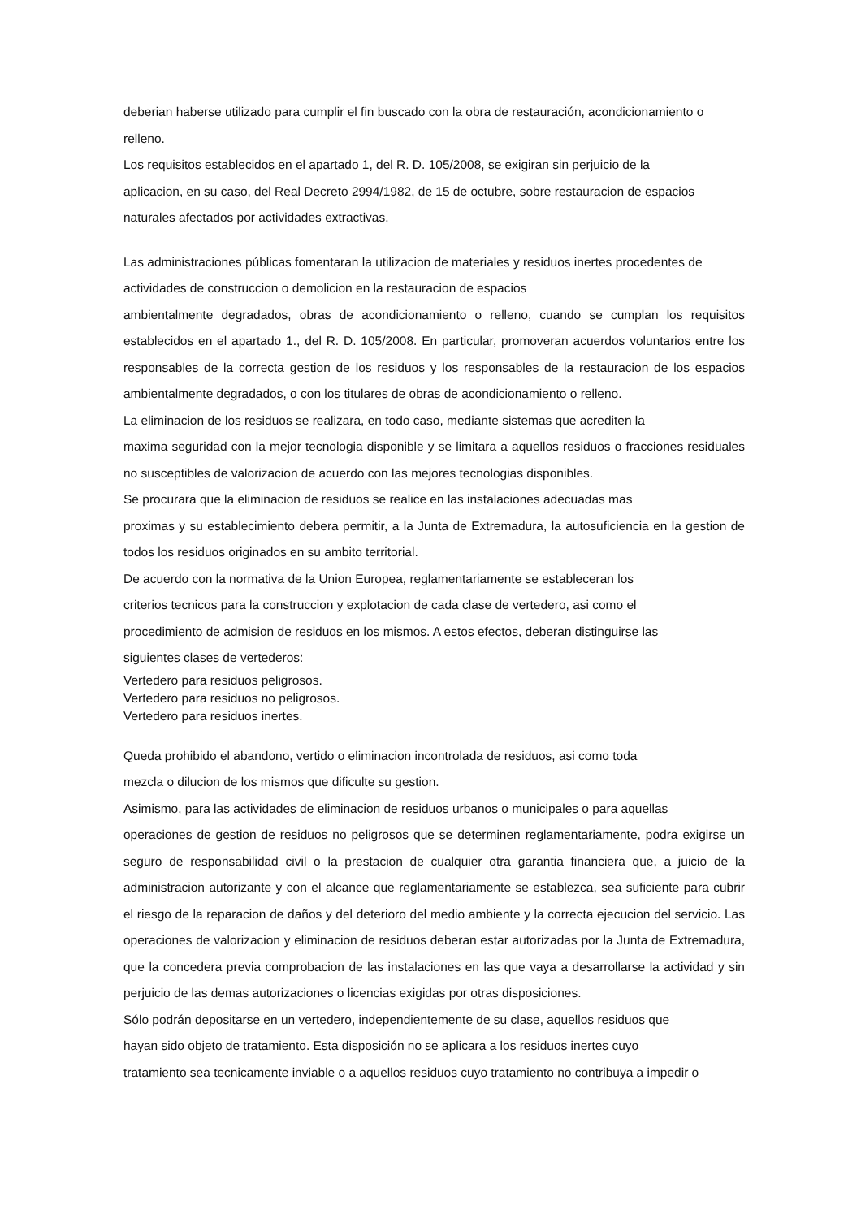deberian haberse utilizado para cumplir el fin buscado con la obra de restauración, acondicionamiento o relleno.
Los requisitos establecidos en el apartado 1, del R. D. 105/2008, se exigiran sin perjuicio de la
aplicacion, en su caso, del Real Decreto 2994/1982, de 15 de octubre, sobre restauracion de espacios
naturales afectados por actividades extractivas.
Las administraciones públicas fomentaran la utilizacion de materiales y residuos inertes procedentes de
actividades de construccion o demolicion en la restauracion de espacios
ambientalmente degradados, obras de acondicionamiento o relleno, cuando se cumplan los requisitos establecidos en el apartado 1., del R. D. 105/2008. En particular, promoveran acuerdos voluntarios entre los responsables de la correcta gestion de los residuos y los responsables de la restauracion de los espacios ambientalmente degradados, o con los titulares de obras de acondicionamiento o relleno.
La eliminacion de los residuos se realizara, en todo caso, mediante sistemas que acrediten la
maxima seguridad con la mejor tecnologia disponible y se limitara a aquellos residuos o fracciones residuales no susceptibles de valorizacion de acuerdo con las mejores tecnologias disponibles.
Se procurara que la eliminacion de residuos se realice en las instalaciones adecuadas mas
proximas y su establecimiento debera permitir, a la Junta de Extremadura, la autosuficiencia en la gestion de todos los residuos originados en su ambito territorial.
De acuerdo con la normativa de la Union Europea, reglamentariamente se estableceran los
criterios tecnicos para la construccion y explotacion de cada clase de vertedero, asi como el
procedimiento de admision de residuos en los mismos. A estos efectos, deberan distinguirse las
siguientes clases de vertederos:
Vertedero para residuos peligrosos.
Vertedero para residuos no peligrosos.
Vertedero para residuos inertes.
Queda prohibido el abandono, vertido o eliminacion incontrolada de residuos, asi como toda
mezcla o dilucion de los mismos que dificulte su gestion.
Asimismo, para las actividades de eliminacion de residuos urbanos o municipales o para aquellas
operaciones de gestion de residuos no peligrosos que se determinen reglamentariamente, podra exigirse un seguro de responsabilidad civil o la prestacion de cualquier otra garantia financiera que, a juicio de la administracion autorizante y con el alcance que reglamentariamente se establezca, sea suficiente para cubrir el riesgo de la reparacion de daños y del deterioro del medio ambiente y la correcta ejecucion del servicio. Las operaciones de valorizacion y eliminacion de residuos deberan estar autorizadas por la Junta de Extremadura, que la concedera previa comprobacion de las instalaciones en las que vaya a desarrollarse la actividad y sin perjuicio de las demas autorizaciones o licencias exigidas por otras disposiciones.
Sólo podrán depositarse en un vertedero, independientemente de su clase, aquellos residuos que
hayan sido objeto de tratamiento. Esta disposición no se aplicara a los residuos inertes cuyo
tratamiento sea tecnicamente inviable o a aquellos residuos cuyo tratamiento no contribuya a impedir o